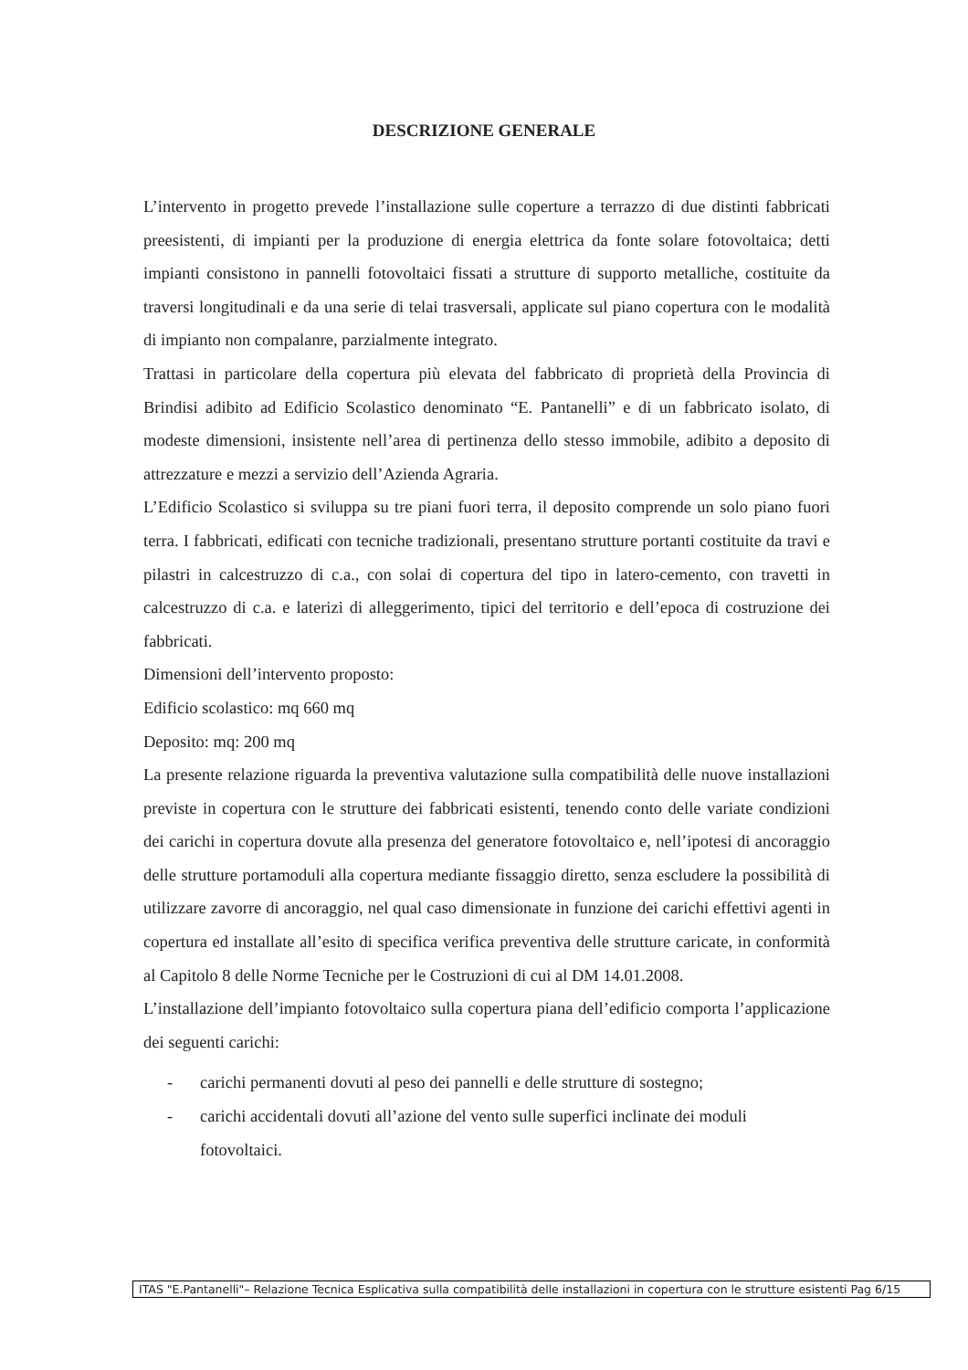DESCRIZIONE GENERALE
L’intervento in progetto prevede l’installazione sulle coperture a terrazzo di due distinti fabbricati preesistenti, di impianti per la produzione di energia elettrica da fonte solare fotovoltaica; detti impianti consistono in pannelli fotovoltaici fissati a strutture di supporto metalliche, costituite da traversi longitudinali e da una serie di telai trasversali, applicate sul piano copertura con le modalità di impianto non compalanre, parzialmente integrato.
Trattasi in particolare della copertura più elevata del fabbricato di proprietà della Provincia di Brindisi adibito ad Edificio Scolastico denominato “E. Pantanelli” e di un fabbricato isolato, di modeste dimensioni, insistente nell’area di pertinenza dello stesso immobile, adibito a deposito di attrezzature e mezzi a servizio dell’Azienda Agraria.
L’Edificio Scolastico si sviluppa su tre piani fuori terra, il deposito comprende un solo piano fuori terra. I fabbricati, edificati con tecniche tradizionali, presentano strutture portanti costituite da travi e pilastri in calcestruzzo di c.a., con solai di copertura del tipo in latero-cemento, con travetti in calcestruzzo di c.a. e laterizi di alleggerimento, tipici del territorio e dell’epoca di costruzione dei fabbricati.
Dimensioni dell’intervento proposto:
Edificio scolastico: mq 660 mq
Deposito: mq: 200 mq
La presente relazione riguarda la preventiva valutazione sulla compatibilità delle nuove installazioni previste in copertura con le strutture dei fabbricati esistenti, tenendo conto delle variate condizioni dei carichi in copertura dovute alla presenza del generatore fotovoltaico e, nell’ipotesi di ancoraggio delle strutture portamoduli alla copertura mediante fissaggio diretto, senza escludere la possibilità di utilizzare zavorre di ancoraggio, nel qual caso dimensionate in funzione dei carichi effettivi agenti in copertura ed installate all’esito di specifica verifica preventiva delle strutture caricate, in conformità al Capitolo 8 delle Norme Tecniche per le Costruzioni di cui al DM 14.01.2008.
L’installazione dell’impianto fotovoltaico sulla copertura piana dell’edificio comporta l’applicazione dei seguenti carichi:
- carichi permanenti dovuti al peso dei pannelli e delle strutture di sostegno;
- carichi accidentali dovuti all’azione del vento sulle superfici inclinate dei moduli fotovoltaici.
ITAS "E.Pantanelli"– Relazione Tecnica Esplicativa sulla compatibilità delle installazioni in copertura con le strutture esistenti Pag 6/15